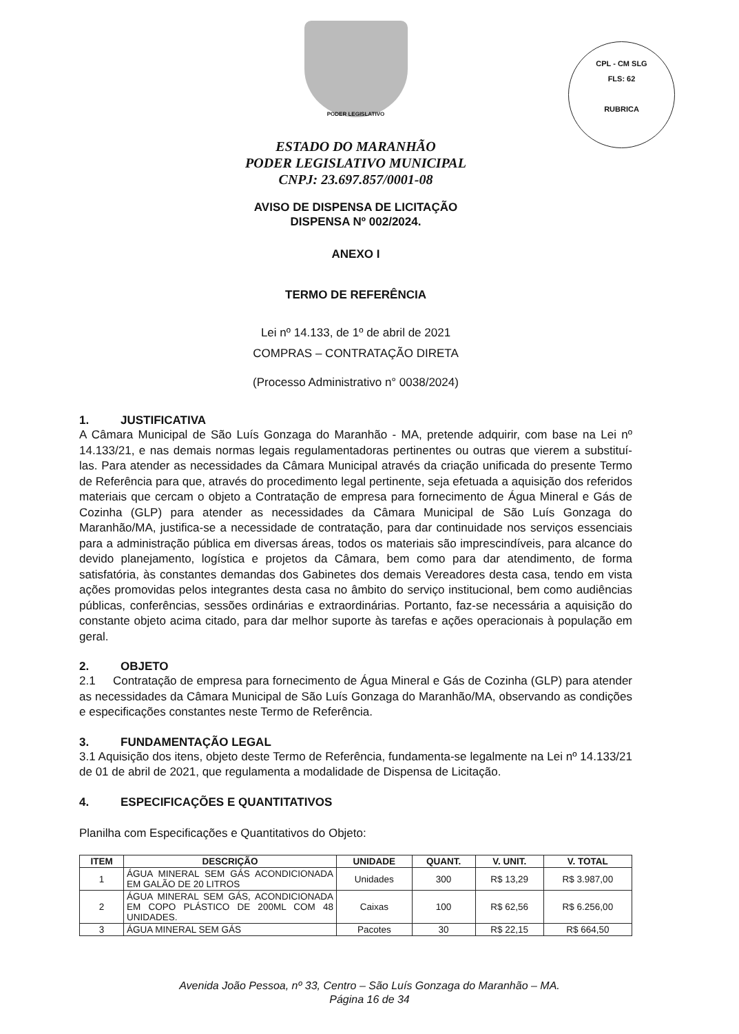PODER LEGISLATIVO
CPL - CM SLG
FLS: 62
RUBRICA
ESTADO DO MARANHÃO
PODER LEGISLATIVO MUNICIPAL
CNPJ: 23.697.857/0001-08
AVISO DE DISPENSA DE LICITAÇÃO
DISPENSA Nº 002/2024.
ANEXO I
TERMO DE REFERÊNCIA
Lei nº 14.133, de 1º de abril de 2021
COMPRAS – CONTRATAÇÃO DIRETA
(Processo Administrativo n° 0038/2024)
1. JUSTIFICATIVA
A Câmara Municipal de São Luís Gonzaga do Maranhão - MA, pretende adquirir, com base na Lei nº 14.133/21, e nas demais normas legais regulamentadoras pertinentes ou outras que vierem a substituí-las. Para atender as necessidades da Câmara Municipal através da criação unificada do presente Termo de Referência para que, através do procedimento legal pertinente, seja efetuada a aquisição dos referidos materiais que cercam o objeto a Contratação de empresa para fornecimento de Água Mineral e Gás de Cozinha (GLP) para atender as necessidades da Câmara Municipal de São Luís Gonzaga do Maranhão/MA, justifica-se a necessidade de contratação, para dar continuidade nos serviços essenciais para a administração pública em diversas áreas, todos os materiais são imprescindíveis, para alcance do devido planejamento, logística e projetos da Câmara, bem como para dar atendimento, de forma satisfatória, às constantes demandas dos Gabinetes dos demais Vereadores desta casa, tendo em vista ações promovidas pelos integrantes desta casa no âmbito do serviço institucional, bem como audiências públicas, conferências, sessões ordinárias e extraordinárias. Portanto, faz-se necessária a aquisição do constante objeto acima citado, para dar melhor suporte às tarefas e ações operacionais à população em geral.
2. OBJETO
2.1 Contratação de empresa para fornecimento de Água Mineral e Gás de Cozinha (GLP) para atender as necessidades da Câmara Municipal de São Luís Gonzaga do Maranhão/MA, observando as condições e especificações constantes neste Termo de Referência.
3. FUNDAMENTAÇÃO LEGAL
3.1 Aquisição dos itens, objeto deste Termo de Referência, fundamenta-se legalmente na Lei nº 14.133/21 de 01 de abril de 2021, que regulamenta a modalidade de Dispensa de Licitação.
4. ESPECIFICAÇÕES E QUANTITATIVOS
Planilha com Especificações e Quantitativos do Objeto:
| ITEM | DESCRIÇÃO | UNIDADE | QUANT. | V. UNIT. | V. TOTAL |
| --- | --- | --- | --- | --- | --- |
| 1 | ÁGUA MINERAL SEM GÁS ACONDICIONADA EM GALÃO DE 20 LITROS | Unidades | 300 | R$ 13,29 | R$ 3.987,00 |
| 2 | ÁGUA MINERAL SEM GÁS, ACONDICIONADA EM COPO PLÁSTICO DE 200ML COM 48 UNIDADES. | Caixas | 100 | R$ 62,56 | R$ 6.256,00 |
| 3 | ÁGUA MINERAL SEM GÁS | Pacotes | 30 | R$ 22,15 | R$ 664,50 |
Avenida João Pessoa, nº 33, Centro – São Luís Gonzaga do Maranhão – MA.
Página 16 de 34